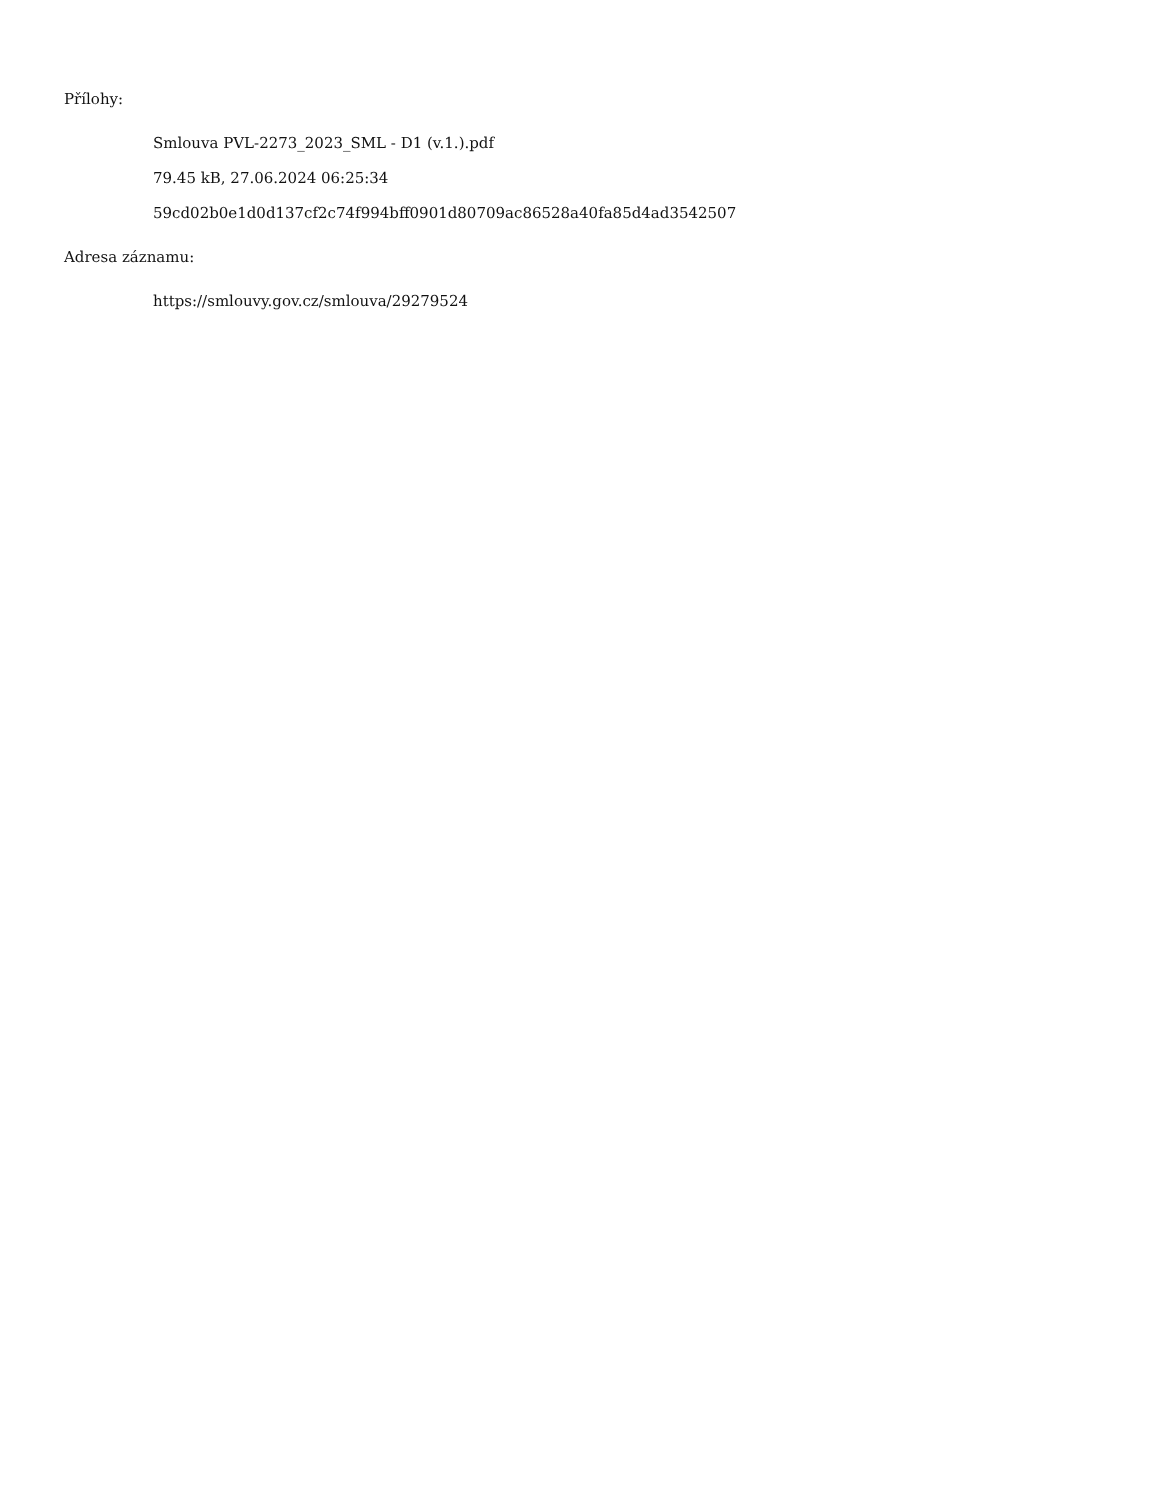Přílohy:
Smlouva PVL-2273_2023_SML - D1 (v.1.).pdf
79.45 kB, 27.06.2024 06:25:34
59cd02b0e1d0d137cf2c74f994bff0901d80709ac86528a40fa85d4ad3542507
Adresa záznamu:
https://smlouvy.gov.cz/smlouva/29279524